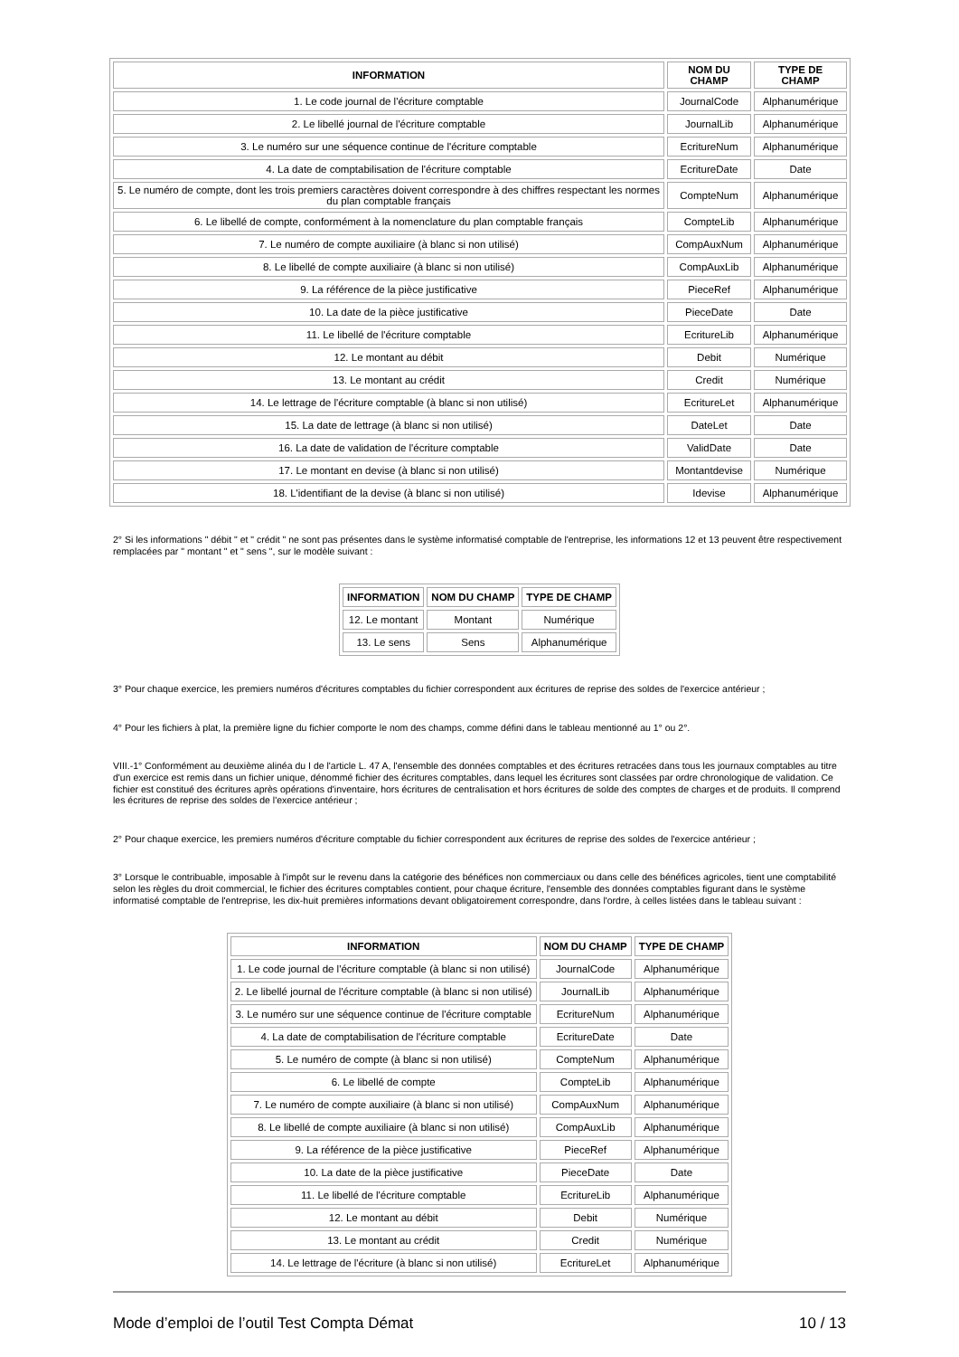| INFORMATION | NOM DU CHAMP | TYPE DE CHAMP |
| --- | --- | --- |
| 1. Le code journal de l'écriture comptable | JournalCode | Alphanumérique |
| 2. Le libellé journal de l'écriture comptable | JournalLib | Alphanumérique |
| 3. Le numéro sur une séquence continue de l'écriture comptable | EcritureNum | Alphanumérique |
| 4. La date de comptabilisation de l'écriture comptable | EcritureDate | Date |
| 5. Le numéro de compte, dont les trois premiers caractères doivent correspondre à des chiffres respectant les normes du plan comptable français | CompteNum | Alphanumérique |
| 6. Le libellé de compte, conformément à la nomenclature du plan comptable français | CompteLib | Alphanumérique |
| 7. Le numéro de compte auxiliaire (à blanc si non utilisé) | CompAuxNum | Alphanumérique |
| 8. Le libellé de compte auxiliaire (à blanc si non utilisé) | CompAuxLib | Alphanumérique |
| 9. La référence de la pièce justificative | PieceRef | Alphanumérique |
| 10. La date de la pièce justificative | PieceDate | Date |
| 11. Le libellé de l'écriture comptable | EcritureLib | Alphanumérique |
| 12. Le montant au débit | Debit | Numérique |
| 13. Le montant au crédit | Credit | Numérique |
| 14. Le lettrage de l'écriture comptable (à blanc si non utilisé) | EcritureLet | Alphanumérique |
| 15. La date de lettrage (à blanc si non utilisé) | DateLet | Date |
| 16. La date de validation de l'écriture comptable | ValidDate | Date |
| 17. Le montant en devise (à blanc si non utilisé) | Montantdevise | Numérique |
| 18. L'identifiant de la devise (à blanc si non utilisé) | Idevise | Alphanumérique |
2° Si les informations " débit " et " crédit " ne sont pas présentes dans le système informatisé comptable de l'entreprise, les informations 12 et 13 peuvent être respectivement remplacées par " montant " et " sens ", sur le modèle suivant :
| INFORMATION | NOM DU CHAMP | TYPE DE CHAMP |
| --- | --- | --- |
| 12. Le montant | Montant | Numérique |
| 13. Le sens | Sens | Alphanumérique |
3° Pour chaque exercice, les premiers numéros d'écritures comptables du fichier correspondent aux écritures de reprise des soldes de l'exercice antérieur ;
4° Pour les fichiers à plat, la première ligne du fichier comporte le nom des champs, comme défini dans le tableau mentionné au 1° ou 2°.
VIII.-1° Conformément au deuxième alinéa du I de l'article L. 47 A, l'ensemble des données comptables et des écritures retracées dans tous les journaux comptables au titre d'un exercice est remis dans un fichier unique, dénommé fichier des écritures comptables, dans lequel les écritures sont classées par ordre chronologique de validation. Ce fichier est constitué des écritures après opérations d'inventaire, hors écritures de centralisation et hors écritures de solde des comptes de charges et de produits. Il comprend les écritures de reprise des soldes de l'exercice antérieur ;
2° Pour chaque exercice, les premiers numéros d'écriture comptable du fichier correspondent aux écritures de reprise des soldes de l'exercice antérieur ;
3° Lorsque le contribuable, imposable à l'impôt sur le revenu dans la catégorie des bénéfices non commerciaux ou dans celle des bénéfices agricoles, tient une comptabilité selon les règles du droit commercial, le fichier des écritures comptables contient, pour chaque écriture, l'ensemble des données comptables figurant dans le système informatisé comptable de l'entreprise, les dix-huit premières informations devant obligatoirement correspondre, dans l'ordre, à celles listées dans le tableau suivant :
| INFORMATION | NOM DU CHAMP | TYPE DE CHAMP |
| --- | --- | --- |
| 1. Le code journal de l'écriture comptable (à blanc si non utilisé) | JournalCode | Alphanumérique |
| 2. Le libellé journal de l'écriture comptable (à blanc si non utilisé) | JournalLib | Alphanumérique |
| 3. Le numéro sur une séquence continue de l'écriture comptable | EcritureNum | Alphanumérique |
| 4. La date de comptabilisation de l'écriture comptable | EcritureDate | Date |
| 5. Le numéro de compte (à blanc si non utilisé) | CompteNum | Alphanumérique |
| 6. Le libellé de compte | CompteLib | Alphanumérique |
| 7. Le numéro de compte auxiliaire (à blanc si non utilisé) | CompAuxNum | Alphanumérique |
| 8. Le libellé de compte auxiliaire (à blanc si non utilisé) | CompAuxLib | Alphanumérique |
| 9. La référence de la pièce justificative | PieceRef | Alphanumérique |
| 10. La date de la pièce justificative | PieceDate | Date |
| 11. Le libellé de l'écriture comptable | EcritureLib | Alphanumérique |
| 12. Le montant au débit | Debit | Numérique |
| 13. Le montant au crédit | Credit | Numérique |
| 14. Le lettrage de l'écriture (à blanc si non utilisé) | EcritureLet | Alphanumérique |
Mode d’emploi de l’outil Test Compta Démat 10 / 13